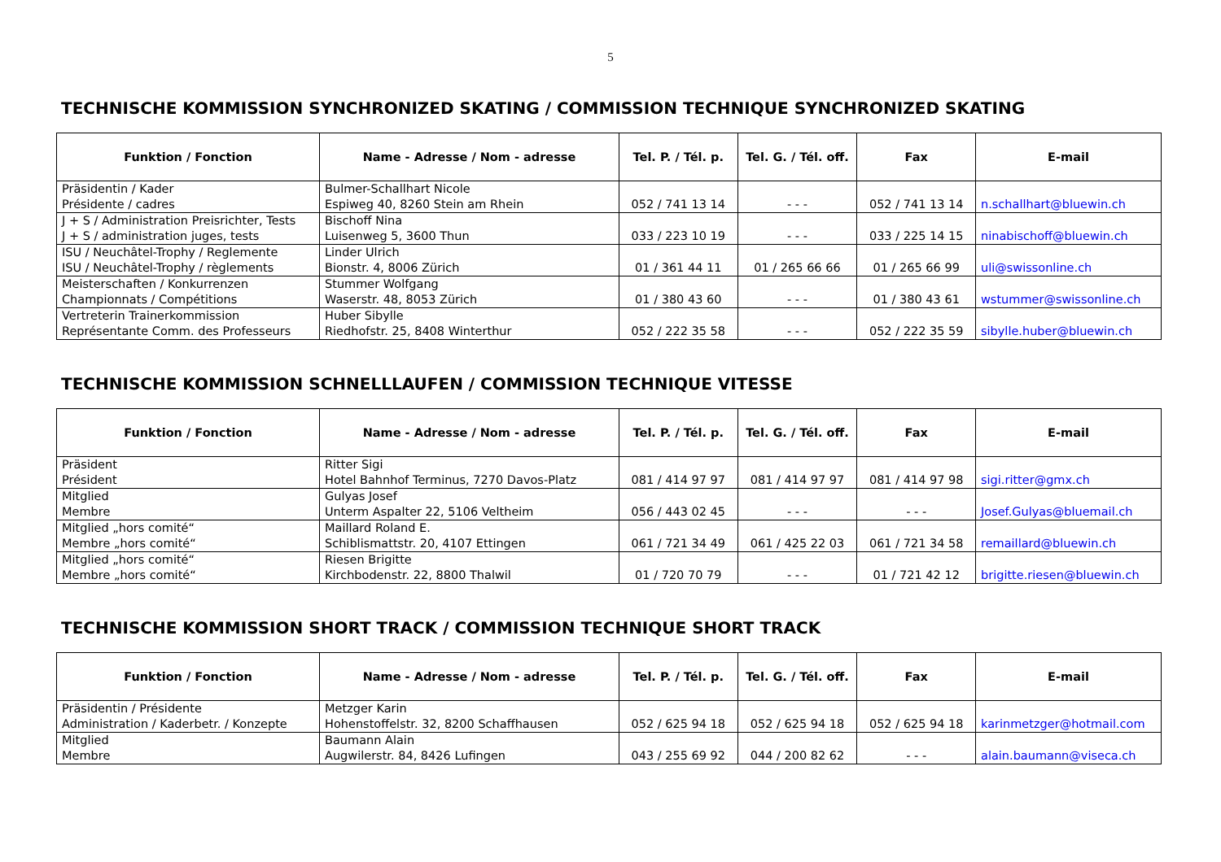5
TECHNISCHE KOMMISSION SYNCHRONIZED SKATING / COMMISSION TECHNIQUE SYNCHRONIZED SKATING
| Funktion / Fonction | Name - Adresse / Nom - adresse | Tel. P. / Tél. p. | Tel. G. / Tél. off. | Fax | E-mail |
| --- | --- | --- | --- | --- | --- |
| Präsidentin / Kader Présidente / cadres | Bulmer-Schallhart Nicole Espiweg 40, 8260 Stein am Rhein | 052 / 741 13 14 | - - - | 052 / 741 13 14 | n.schallhart@bluewin.ch |
| J + S / Administration Preisrichter, Tests J + S / administration juges, tests | Bischoff Nina Luisenweg 5, 3600 Thun | 033 / 223 10 19 | - - - | 033 / 225 14 15 | ninabischoff@bluewin.ch |
| ISU / Neuchâtel-Trophy / Reglemente ISU / Neuchâtel-Trophy / règlements | Linder Ulrich Bionstr. 4, 8006 Zürich | 01 / 361 44 11 | 01 / 265 66 66 | 01 / 265 66 99 | uli@swissonline.ch |
| Meisterschaften / Konkurrenzen Championnats / Compétitions | Stummer Wolfgang Waserstr. 48, 8053 Zürich | 01 / 380 43 60 | - - - | 01 / 380 43 61 | wstummer@swissonline.ch |
| Vertreterin Trainerkommission Représentante Comm. des Professeurs | Huber Sibylle Riedhofstr. 25, 8408 Winterthur | 052 / 222 35 58 | - - - | 052 / 222 35 59 | sibylle.huber@bluewin.ch |
TECHNISCHE KOMMISSION SCHNELLLAUFEN / COMMISSION TECHNIQUE VITESSE
| Funktion / Fonction | Name - Adresse / Nom - adresse | Tel. P. / Tél. p. | Tel. G. / Tél. off. | Fax | E-mail |
| --- | --- | --- | --- | --- | --- |
| Präsident Président | Ritter Sigi Hotel Bahnhof Terminus, 7270 Davos-Platz | 081 / 414 97 97 | 081 / 414 97 97 | 081 / 414 97 98 | sigi.ritter@gmx.ch |
| Mitglied Membre | Gulyas Josef Unterm Aspalter 22, 5106 Veltheim | 056 / 443 02 45 | - - - | - - - | Josef.Gulyas@bluemail.ch |
| Mitglied „hors comité“ Membre „hors comité“ | Maillard Roland E. Schiblismattstr. 20, 4107 Ettingen | 061 / 721 34 49 | 061 / 425 22 03 | 061 / 721 34 58 | remaillard@bluewin.ch |
| Mitglied „hors comité“ Membre „hors comité“ | Riesen Brigitte Kirchbodenstr. 22, 8800 Thalwil | 01 / 720 70 79 | - - - | 01 / 721 42 12 | brigitte.riesen@bluewin.ch |
TECHNISCHE KOMMISSION SHORT TRACK / COMMISSION TECHNIQUE SHORT TRACK
| Funktion / Fonction | Name - Adresse / Nom - adresse | Tel. P. / Tél. p. | Tel. G. / Tél. off. | Fax | E-mail |
| --- | --- | --- | --- | --- | --- |
| Präsidentin / Présidente Administration / Kaderbetr. / Konzepte | Metzger Karin Hohenstoffelstr. 32, 8200 Schaffhausen | 052 / 625 94 18 | 052 / 625 94 18 | 052 / 625 94 18 | karinmetzger@hotmail.com |
| Mitglied Membre | Baumann Alain Augwilerstr. 84, 8426 Lufingen | 043 / 255 69 92 | 044 / 200 82 62 | - - - | alain.baumann@viseca.ch |